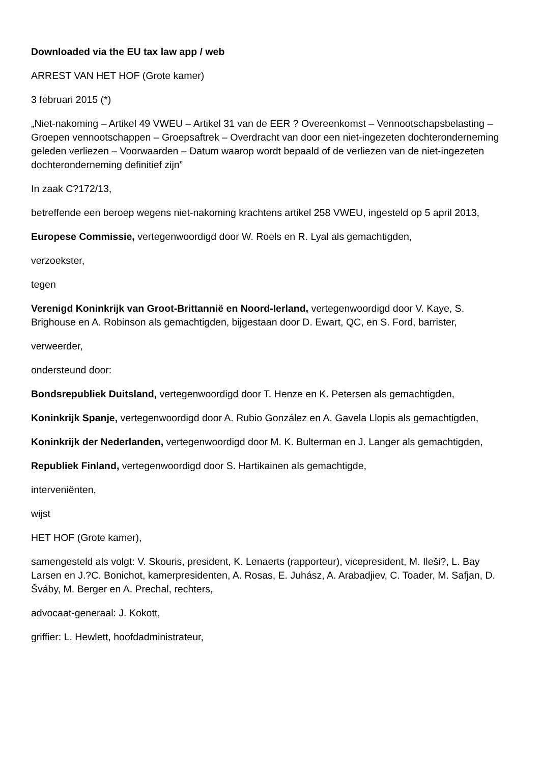Downloaded via the EU tax law app / web
ARREST VAN HET HOF (Grote kamer)
3 februari 2015 (*)
„Niet-nakoming – Artikel 49 VWEU – Artikel 31 van de EER ? Overeenkomst – Vennootschapsbelasting – Groepen vennootschappen – Groepsaftrek – Overdracht van door een niet-ingezeten dochteronderneming geleden verliezen – Voorwaarden – Datum waarop wordt bepaald of de verliezen van de niet-ingezeten dochteronderneming definitief zijn”
In zaak C?172/13,
betreffende een beroep wegens niet-nakoming krachtens artikel 258 VWEU, ingesteld op 5 april 2013,
Europese Commissie, vertegenwoordigd door W. Roels en R. Lyal als gemachtigden,
verzoekster,
tegen
Verenigd Koninkrijk van Groot-Brittannië en Noord-Ierland, vertegenwoordigd door V. Kaye, S. Brighouse en A. Robinson als gemachtigden, bijgestaan door D. Ewart, QC, en S. Ford, barrister,
verweerder,
ondersteund door:
Bondsrepubliek Duitsland, vertegenwoordigd door T. Henze en K. Petersen als gemachtigden,
Koninkrijk Spanje, vertegenwoordigd door A. Rubio González en A. Gavela Llopis als gemachtigden,
Koninkrijk der Nederlanden, vertegenwoordigd door M. K. Bulterman en J. Langer als gemachtigden,
Republiek Finland, vertegenwoordigd door S. Hartikainen als gemachtigde,
interveniënten,
wijst
HET HOF (Grote kamer),
samengesteld als volgt: V. Skouris, president, K. Lenaerts (rapporteur), vicepresident, M. Ileši?, L. Bay Larsen en J.?C. Bonichot, kamerpresidenten, A. Rosas, E. Juhász, A. Arabadjiev, C. Toader, M. Safjan, D. Šváby, M. Berger en A. Prechal, rechters,
advocaat-generaal: J. Kokott,
griffier: L. Hewlett, hoofdadministrateur,